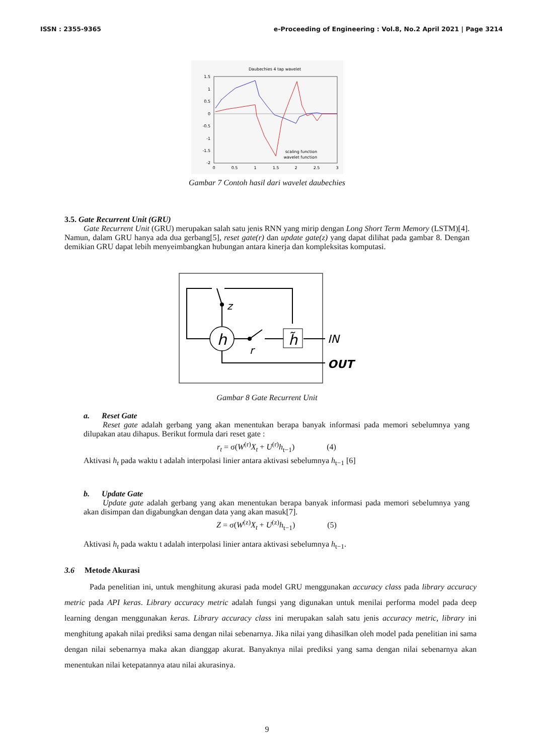ISSN : 2355-9365 e-Proceeding of Engineering : Vol.8, No.2 April 2021 | Page 3214
Daubechies 4 tap wavelet
1.5
1
0.5
0
-0.5
-1
-1.5
-2
0
0.5
1
1.5
2
2.5
3
scaling function
wavelet function
Gambar 7 Contoh hasil dari wavelet daubechies
3.5. Gate Recurrent Unit (GRU)
Gate Recurrent Unit (GRU) merupakan salah satu jenis RNN yang mirip dengan Long Short Term Memory (LSTM)[4]. Namun, dalam GRU hanya ada dua gerbang[5], reset gate(r) dan update gate(z) yang dapat dilihat pada gambar 8. Dengan demikian GRU dapat lebih menyeimbangkan hubungan antara kinerja dan kompleksitas komputasi.
z
h
r
h̃
IN
OUT
Gambar 8 Gate Recurrent Unit
a. Reset Gate
Reset gate adalah gerbang yang akan menentukan berapa banyak informasi pada memori sebelumnya yang dilupakan atau dihapus. Berikut formula dari reset gate :
r<sub>t</sub> = σ(W<sup>(r)</sup>X<sub>t</sub> + U<sup>(r)</sup>h<sub>t−1</sub>) (4)
Aktivasi h<sub>t</sub> pada waktu t adalah interpolasi linier antara aktivasi sebelumnya h<sub>t−1</sub> [6]
b. Update Gate
Update gate adalah gerbang yang akan menentukan berapa banyak informasi pada memori sebelumnya yang akan disimpan dan digabungkan dengan data yang akan masuk[7].
Z = σ(W<sup>(z)</sup>X<sub>t</sub> + U<sup>(z)</sup>h<sub>t−1</sub>) (5)
Aktivasi h<sub>t</sub> pada waktu t adalah interpolasi linier antara aktivasi sebelumnya h<sub>t−1</sub>.
3.6 Metode Akurasi
Pada penelitian ini, untuk menghitung akurasi pada model GRU menggunakan accuracy class pada library accuracy metric pada API keras. Library accuracy metric adalah fungsi yang digunakan untuk menilai performa model pada deep learning dengan menggunakan keras. Library accuracy class ini merupakan salah satu jenis accuracy metric, library ini menghitung apakah nilai prediksi sama dengan nilai sebenarnya. Jika nilai yang dihasilkan oleh model pada penelitian ini sama dengan nilai sebenarnya maka akan dianggap akurat. Banyaknya nilai prediksi yang sama dengan nilai sebenarnya akan menentukan nilai ketepatannya atau nilai akurasinya.
9